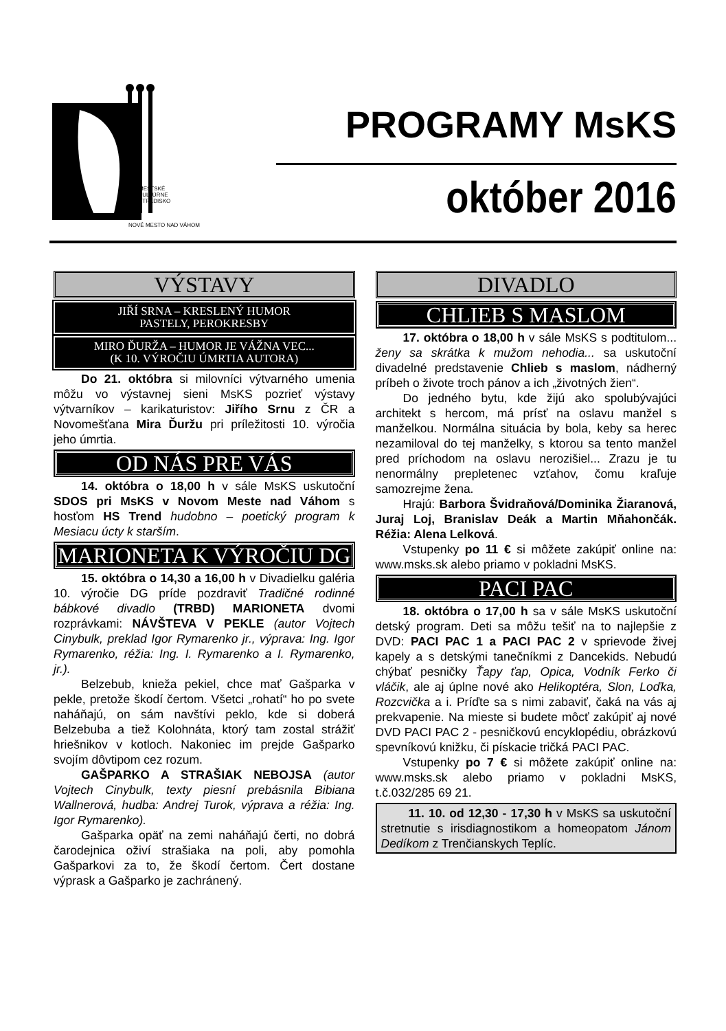MESTSKÉ
KULTÚRNE
STREDISKO
NOVÉ MESTO NAD VÁHOM
PROGRAMY MsKS
október 2016
VÝSTAVY
JIŘÍ SRNA – KRESLENÝ HUMOR
PASTELY, PEROKRESBY
MIRO ĎURŽA – HUMOR JE VÁŽNA VEC...
(K 10. VÝROČIU ÚMRTIA AUTORA)
Do 21. októbra si milovníci výtvarného umenia môžu vo výstavnej sieni MsKS pozrieť výstavy výtvarníkov – karikaturistov: Jiřího Srnu z ČR a Novomešťana Mira Ďuržu pri príležitosti 10. výročia jeho úmrtia.
OD NÁS PRE VÁS
14. októbra o 18,00 h v sále MsKS uskutoční SDOS pri MsKS v Novom Meste nad Váhom s hosťom HS Trend hudobno – poetický program k Mesiacu úcty k starším.
MARIONETA K VÝROČIU DG
15. októbra o 14,30 a 16,00 h v Divadielku galéria 10. výročie DG príde pozdraviť Tradičné rodinné bábkové divadlo (TRBD) MARIONETA dvomi rozprávkami: NÁVŠTEVA V PEKLE (autor Vojtech Cinybulk, preklad Igor Rymarenko jr., výprava: Ing. Igor Rymarenko, réžia: Ing. I. Rymarenko a I. Rymarenko, jr.).
Belzebub, knieža pekiel, chce mať Gašparka v pekle, pretože škodí čertom. Všetci „rohatí“ ho po svete naháňajú, on sám navštívi peklo, kde si doberá Belzebuba a tiež Kolohnáta, ktorý tam zostal strážiť hriešnikov v kotloch. Nakoniec im prejde Gašparko svojím dôvtipom cez rozum.
GAŠPARKO A STRAŠIAK NEBOJSA (autor Vojtech Cinybulk, texty piesní prebásnila Bibiana Wallnerová, hudba: Andrej Turok, výprava a réžia: Ing. Igor Rymarenko).
Gašparka opäť na zemi naháňajú čerti, no dobrá čarodejnica oživí strašiaka na poli, aby pomohla Gašparkovi za to, že škodí čertom. Čert dostane výprask a Gašparko je zachránený.
DIVADLO
CHLIEB S MASLOM
17. októbra o 18,00 h v sále MsKS s podtitulom... ženy sa skrátka k mužom nehodia... sa uskutoční divadelné predstavenie Chlieb s maslom, nádherný príbeh o živote troch pánov a ich „životných žien“.
Do jedného bytu, kde žijú ako spolubývajúci architekt s hercom, má prísť na oslavu manžel s manželkou. Normálna situácia by bola, keby sa herec nezamiloval do tej manželky, s ktorou sa tento manžel pred príchodom na oslavu nerozišiel... Zrazu je tu nenormálny prepletenec vzťahov, čomu kraľuje samozrejme žena.
Hrajú: Barbora Švidraňová/Dominika Žiaranová, Juraj Loj, Branislav Deák a Martin Mňahončák. Réžia: Alena Lelková.
Vstupenky po 11 € si môžete zakúpiť online na: www.msks.sk alebo priamo v pokladni MsKS.
PACI PAC
18. októbra o 17,00 h sa v sále MsKS uskutoční detský program. Deti sa môžu tešiť na to najlepšie z DVD: PACI PAC 1 a PACI PAC 2 v sprievode živej kapely a s detskými tanečníkmi z Dancekids. Nebudú chýbať pesničky Ťapy ťap, Opica, Vodník Ferko či vláčik, ale aj úplne nové ako Helikoptéra, Slon, Loďka, Rozcvička a i. Príďte sa s nimi zabaviť, čaká na vás aj prekvapenie. Na mieste si budete môcť zakúpiť aj nové DVD PACI PAC 2 - pesničkovú encyklopédiu, obrázkovú spevníkovú knižku, či pískacie tričká PACI PAC.
Vstupenky po 7 € si môžete zakúpiť online na: www.msks.sk alebo priamo v pokladni MsKS, t.č.032/285 69 21.
11. 10. od 12,30 - 17,30 h v MsKS sa uskutoční stretnutie s irisdiagnostikom a homeopatom Jánom Dedíkom z Trenčianskych Teplíc.